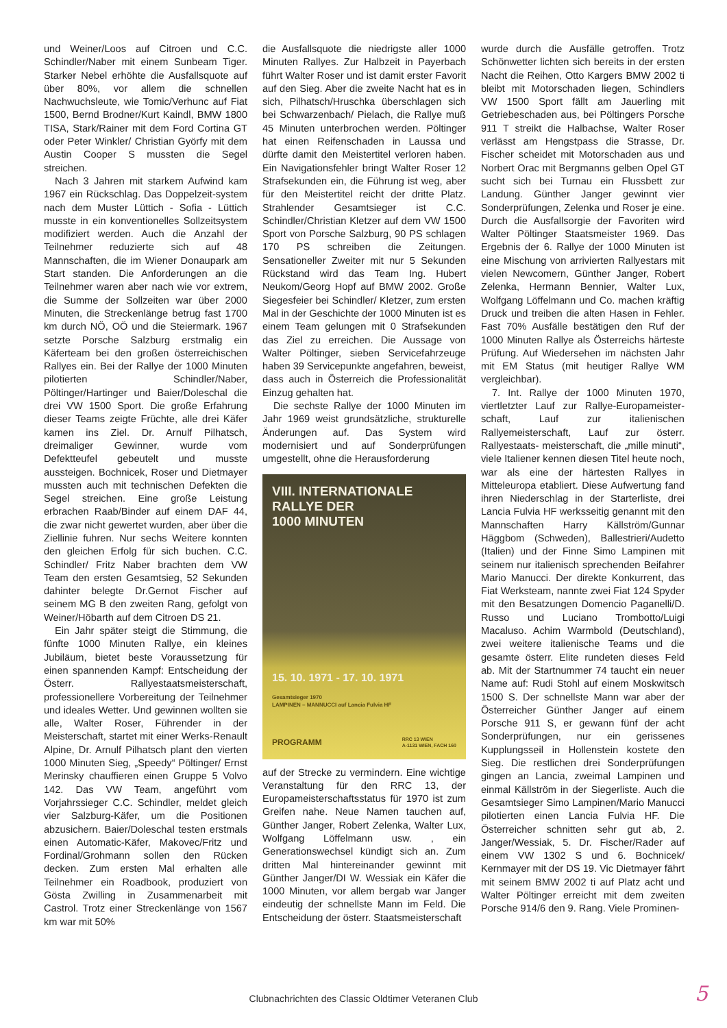und Weiner/Loos auf Citroen und C.C. Schindler/Naber mit einem Sunbeam Tiger. Starker Nebel erhöhte die Ausfallsquote auf über 80%, vor allem die schnellen Nachwuchsleute, wie Tomic/Verhunc auf Fiat 1500, Bernd Brodner/Kurt Kaindl, BMW 1800 TISA, Stark/Rainer mit dem Ford Cortina GT oder Peter Winkler/ Christian Györfy mit dem Austin Cooper S mussten die Segel streichen.
Nach 3 Jahren mit starkem Aufwind kam 1967 ein Rückschlag. Das Doppelzeit-system nach dem Muster Lüttich - Sofia - Lüttich musste in ein konventionelles Sollzeitsystem modifiziert werden. Auch die Anzahl der Teilnehmer reduzierte sich auf 48 Mannschaften, die im Wiener Donaupark am Start standen. Die Anforderungen an die Teilnehmer waren aber nach wie vor extrem, die Summe der Sollzeiten war über 2000 Minuten, die Streckenlänge betrug fast 1700 km durch NÖ, OÖ und die Steiermark. 1967 setzte Porsche Salzburg erstmalig ein Käferteam bei den großen österreichischen Rallyes ein. Bei der Rallye der 1000 Minuten pilotierten Schindler/Naber, Pöltinger/Hartinger und Baier/Doleschal die drei VW 1500 Sport. Die große Erfahrung dieser Teams zeigte Früchte, alle drei Käfer kamen ins Ziel. Dr. Arnulf Pilhatsch, dreimaliger Gewinner, wurde vom Defektteufel gebeutelt und musste aussteigen. Bochnicek, Roser und Dietmayer mussten auch mit technischen Defekten die Segel streichen. Eine große Leistung erbrachen Raab/Binder auf einem DAF 44, die zwar nicht gewertet wurden, aber über die Ziellinie fuhren. Nur sechs Weitere konnten den gleichen Erfolg für sich buchen. C.C. Schindler/ Fritz Naber brachten dem VW Team den ersten Gesamtsieg, 52 Sekunden dahinter belegte Dr.Gernot Fischer auf seinem MG B den zweiten Rang, gefolgt von Weiner/Höbarth auf dem Citroen DS 21.
Ein Jahr später steigt die Stimmung, die fünfte 1000 Minuten Rallye, ein kleines Jubiläum, bietet beste Voraussetzung für einen spannenden Kampf: Entscheidung der Österr. Rallyestaatsmeisterschaft, professionellere Vorbereitung der Teilnehmer und ideales Wetter. Und gewinnen wollten sie alle, Walter Roser, Führender in der Meisterschaft, startet mit einer Werks-Renault Alpine, Dr. Arnulf Pilhatsch plant den vierten 1000 Minuten Sieg, „Speedy“ Pöltinger/ Ernst Merinsky chauffieren einen Gruppe 5 Volvo 142. Das VW Team, angeführt vom Vorjahrssieger C.C. Schindler, meldet gleich vier Salzburg-Käfer, um die Positionen abzusichern. Baier/Doleschal testen erstmals einen Automatic-Käfer, Makovec/Fritz und Fordinal/Grohmann sollen den Rücken decken. Zum ersten Mal erhalten alle Teilnehmer ein Roadbook, produziert von Gösta Zwilling in Zusammenarbeit mit Castrol. Trotz einer Streckenlänge von 1567 km war mit 50%
die Ausfallsquote die niedrigste aller 1000 Minuten Rallyes. Zur Halbzeit in Payerbach führt Walter Roser und ist damit erster Favorit auf den Sieg. Aber die zweite Nacht hat es in sich, Pilhatsch/Hruschka überschlagen sich bei Schwarzenbach/ Pielach, die Rallye muß 45 Minuten unterbrochen werden. Pöltinger hat einen Reifenschaden in Laussa und dürfte damit den Meistertitel verloren haben. Ein Navigationsfehler bringt Walter Roser 12 Strafsekunden ein, die Führung ist weg, aber für den Meistertitel reicht der dritte Platz. Strahlender Gesamtsieger ist C.C. Schindler/Christian Kletzer auf dem VW 1500 Sport von Porsche Salzburg, 90 PS schlagen 170 PS schreiben die Zeitungen. Sensationeller Zweiter mit nur 5 Sekunden Rückstand wird das Team Ing. Hubert Neukom/Georg Hopf auf BMW 2002. Große Siegesfeier bei Schindler/ Kletzer, zum ersten Mal in der Geschichte der 1000 Minuten ist es einem Team gelungen mit 0 Strafsekunden das Ziel zu erreichen. Die Aussage von Walter Pöltinger, sieben Servicefahrzeuge haben 39 Servicepunkte angefahren, beweist, dass auch in Österreich die Professionalität Einzug gehalten hat.
Die sechste Rallye der 1000 Minuten im Jahr 1969 weist grundsätzliche, strukturelle Änderungen auf. Das System wird modernisiert und auf Sonderprüfungen umgestellt, ohne die Herausforderung
VIII. INTERNATIONALE
RALLYE DER
1000 MINUTEN
15. 10. 1971 - 17. 10. 1971
Gesamtsieger 1970
LAMPINEN – MANNUCCI auf Lancia Fulvia HF
PROGRAMM RRC 13 WIEN
A-1131 WIEN, FACH 160
auf der Strecke zu vermindern. Eine wichtige Veranstaltung für den RRC 13, der Europameisterschaftsstatus für 1970 ist zum Greifen nahe. Neue Namen tauchen auf, Günther Janger, Robert Zelenka, Walter Lux, Wolfgang Löffelmann usw. , ein Generationswechsel kündigt sich an. Zum dritten Mal hintereinander gewinnt mit Günther Janger/DI W. Wessiak ein Käfer die 1000 Minuten, vor allem bergab war Janger eindeutig der schnellste Mann im Feld. Die Entscheidung der österr. Staatsmeisterschaft
wurde durch die Ausfälle getroffen. Trotz Schönwetter lichten sich bereits in der ersten Nacht die Reihen, Otto Kargers BMW 2002 ti bleibt mit Motorschaden liegen, Schindlers VW 1500 Sport fällt am Jauerling mit Getriebeschaden aus, bei Pöltingers Porsche 911 T streikt die Halbachse, Walter Roser verlässt am Hengstpass die Strasse, Dr. Fischer scheidet mit Motorschaden aus und Norbert Orac mit Bergmanns gelben Opel GT sucht sich bei Turnau ein Flussbett zur Landung. Günther Janger gewinnt vier Sonderprüfungen, Zelenka und Roser je eine. Durch die Ausfallsorgie der Favoriten wird Walter Pöltinger Staatsmeister 1969. Das Ergebnis der 6. Rallye der 1000 Minuten ist eine Mischung von arrivierten Rallyestars mit vielen Newcomern, Günther Janger, Robert Zelenka, Hermann Bennier, Walter Lux, Wolfgang Löffelmann und Co. machen kräftig Druck und treiben die alten Hasen in Fehler. Fast 70% Ausfälle bestätigen den Ruf der 1000 Minuten Rallye als Österreichs härteste Prüfung. Auf Wiedersehen im nächsten Jahr mit EM Status (mit heutiger Rallye WM vergleichbar).
7. Int. Rallye der 1000 Minuten 1970, viertletzter Lauf zur Rallye-Europameister- schaft, Lauf zur italienischen Rallyemeisterschaft, Lauf zur österr. Rallyestaats- meisterschaft, die „mille minuti“, viele Italiener kennen diesen Titel heute noch, war als eine der härtesten Rallyes in Mitteleuropa etabliert. Diese Aufwertung fand ihren Niederschlag in der Starterliste, drei Lancia Fulvia HF werksseitig genannt mit den Mannschaften Harry Källström/Gunnar Häggbom (Schweden), Ballestrieri/Audetto (Italien) und der Finne Simo Lampinen mit seinem nur italienisch sprechenden Beifahrer Mario Manucci. Der direkte Konkurrent, das Fiat Werksteam, nannte zwei Fiat 124 Spyder mit den Besatzungen Domencio Paganelli/D. Russo und Luciano Trombotto/Luigi Macaluso. Achim Warmbold (Deutschland), zwei weitere italienische Teams und die gesamte österr. Elite rundeten dieses Feld ab. Mit der Startnummer 74 taucht ein neuer Name auf: Rudi Stohl auf einem Moskwitsch 1500 S. Der schnellste Mann war aber der Österreicher Günther Janger auf einem Porsche 911 S, er gewann fünf der acht Sonderprüfungen, nur ein gerissenes Kupplungsseil in Hollenstein kostete den Sieg. Die restlichen drei Sonderprüfungen gingen an Lancia, zweimal Lampinen und einmal Källström in der Siegerliste. Auch die Gesamtsieger Simo Lampinen/Mario Manucci pilotierten einen Lancia Fulvia HF. Die Österreicher schnitten sehr gut ab, 2. Janger/Wessiak, 5. Dr. Fischer/Rader auf einem VW 1302 S und 6. Bochnicek/ Kernmayer mit der DS 19. Vic Dietmayer fährt mit seinem BMW 2002 ti auf Platz acht und Walter Pöltinger erreicht mit dem zweiten Porsche 914/6 den 9. Rang. Viele Prominen-
Clubnachrichten des Classic Oldtimer Veteranen Club 5